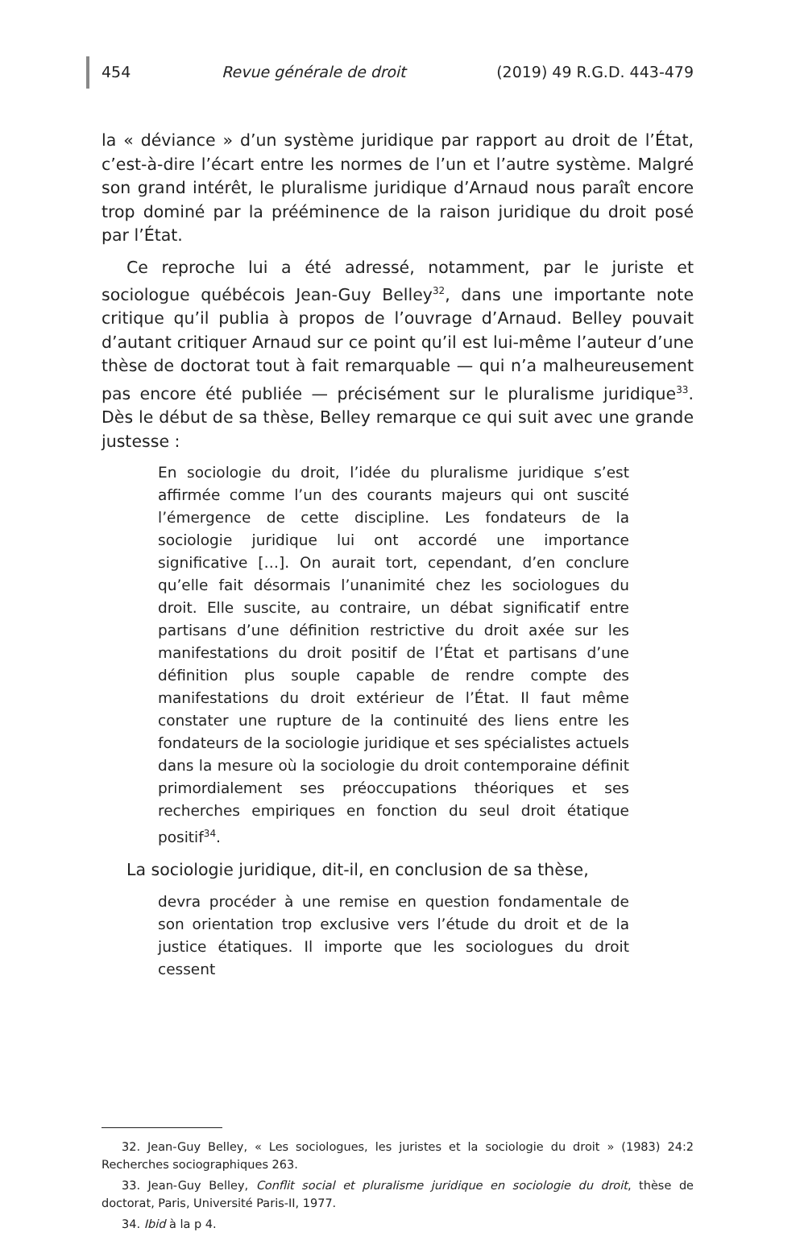454 Revue générale de droit (2019) 49 R.G.D. 443-479
la « déviance » d’un système juridique par rapport au droit de l’État, c’est-à-dire l’écart entre les normes de l’un et l’autre système. Malgré son grand intérêt, le pluralisme juridique d’Arnaud nous paraît encore trop dominé par la prééminence de la raison juridique du droit posé par l’État.
Ce reproche lui a été adressé, notamment, par le juriste et sociologue québécois Jean-Guy Belley<sup>32</sup>, dans une importante note critique qu’il publia à propos de l’ouvrage d’Arnaud. Belley pouvait d’autant critiquer Arnaud sur ce point qu’il est lui-même l’auteur d’une thèse de doctorat tout à fait remarquable — qui n’a malheureusement pas encore été publiée — précisément sur le pluralisme juridique<sup>33</sup>. Dès le début de sa thèse, Belley remarque ce qui suit avec une grande justesse :
En sociologie du droit, l’idée du pluralisme juridique s’est affirmée comme l’un des courants majeurs qui ont suscité l’émergence de cette discipline. Les fondateurs de la sociologie juridique lui ont accordé une importance significative […]. On aurait tort, cependant, d’en conclure qu’elle fait désormais l’unanimité chez les sociologues du droit. Elle suscite, au contraire, un débat significatif entre partisans d’une définition restrictive du droit axée sur les manifestations du droit positif de l’État et partisans d’une définition plus souple capable de rendre compte des manifestations du droit extérieur de l’État. Il faut même constater une rupture de la continuité des liens entre les fondateurs de la sociologie juridique et ses spécialistes actuels dans la mesure où la sociologie du droit contemporaine définit primordialement ses préoccupations théoriques et ses recherches empiriques en fonction du seul droit étatique positif<sup>34</sup>.
La sociologie juridique, dit-il, en conclusion de sa thèse,
devra procéder à une remise en question fondamentale de son orientation trop exclusive vers l’étude du droit et de la justice étatiques. Il importe que les sociologues du droit cessent
32. Jean-Guy Belley, « Les sociologues, les juristes et la sociologie du droit » (1983) 24:2 Recherches sociographiques 263.
33. Jean-Guy Belley, Conflit social et pluralisme juridique en sociologie du droit, thèse de doctorat, Paris, Université Paris-II, 1977.
34. Ibid à la p 4.